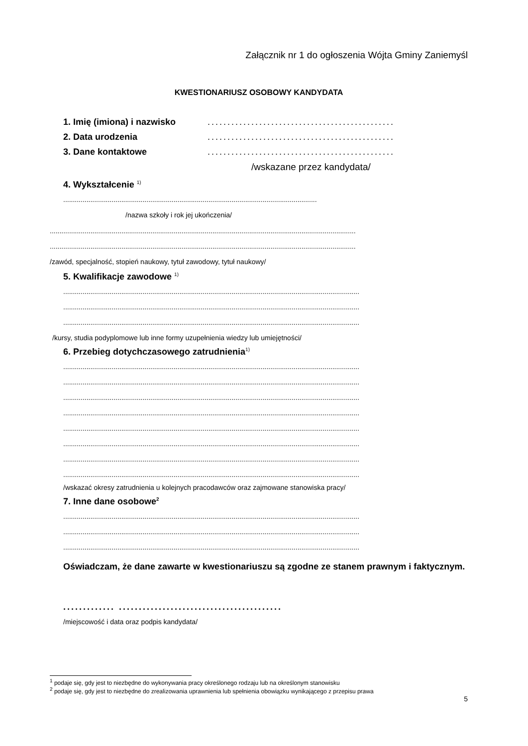Załącznik nr 1 do ogłoszenia Wójta Gminy Zaniemyśl
KWESTIONARIUSZ OSOBOWY KANDYDATA
1. Imię (imiona) i nazwisko...............................................
2. Data urodzenia...............................................
3. Dane kontaktowe...............................................
/wskazane przez kandydata/
4. Wykształcenie <sup>1)</sup>
...................................................................................................................................
/nazwa szkoły i rok jej ukończenia/
..............................................................................................................................................................
..............................................................................................................................................................
/zawód, specjalność, stopień naukowy, tytuł zawodowy, tytuł naukowy/
5. Kwalifikacje zawodowe <sup>1)</sup>
.........................................................................................................................................................
.........................................................................................................................................................
.........................................................................................................................................................
/kursy, studia podyplomowe lub inne formy uzupełnienia wiedzy lub umiejętności/
6. Przebieg dotychczasowego zatrudnienia<sup>1)</sup>
.........................................................................................................................................................
.........................................................................................................................................................
.........................................................................................................................................................
.........................................................................................................................................................
.........................................................................................................................................................
.........................................................................................................................................................
.........................................................................................................................................................
.........................................................................................................................................................
/wskazać okresy zatrudnienia u kolejnych pracodawców oraz zajmowane stanowiska pracy/
7. Inne dane osobowe<sup>2</sup>
.........................................................................................................................................................
.........................................................................................................................................................
.........................................................................................................................................................
Oświadczam, że dane zawarte w kwestionariuszu są zgodne ze stanem prawnym i faktycznym.
............. .........................................
/miejscowość i data oraz podpis kandydata/
<sup>1</sup> podaje się, gdy jest to niezbędne do wykonywania pracy określonego rodzaju lub na określonym stanowisku
<sup>2</sup> podaje się, gdy jest to niezbędne do zrealizowania uprawnienia lub spełnienia obowiązku wynikającego z przepisu prawa
5